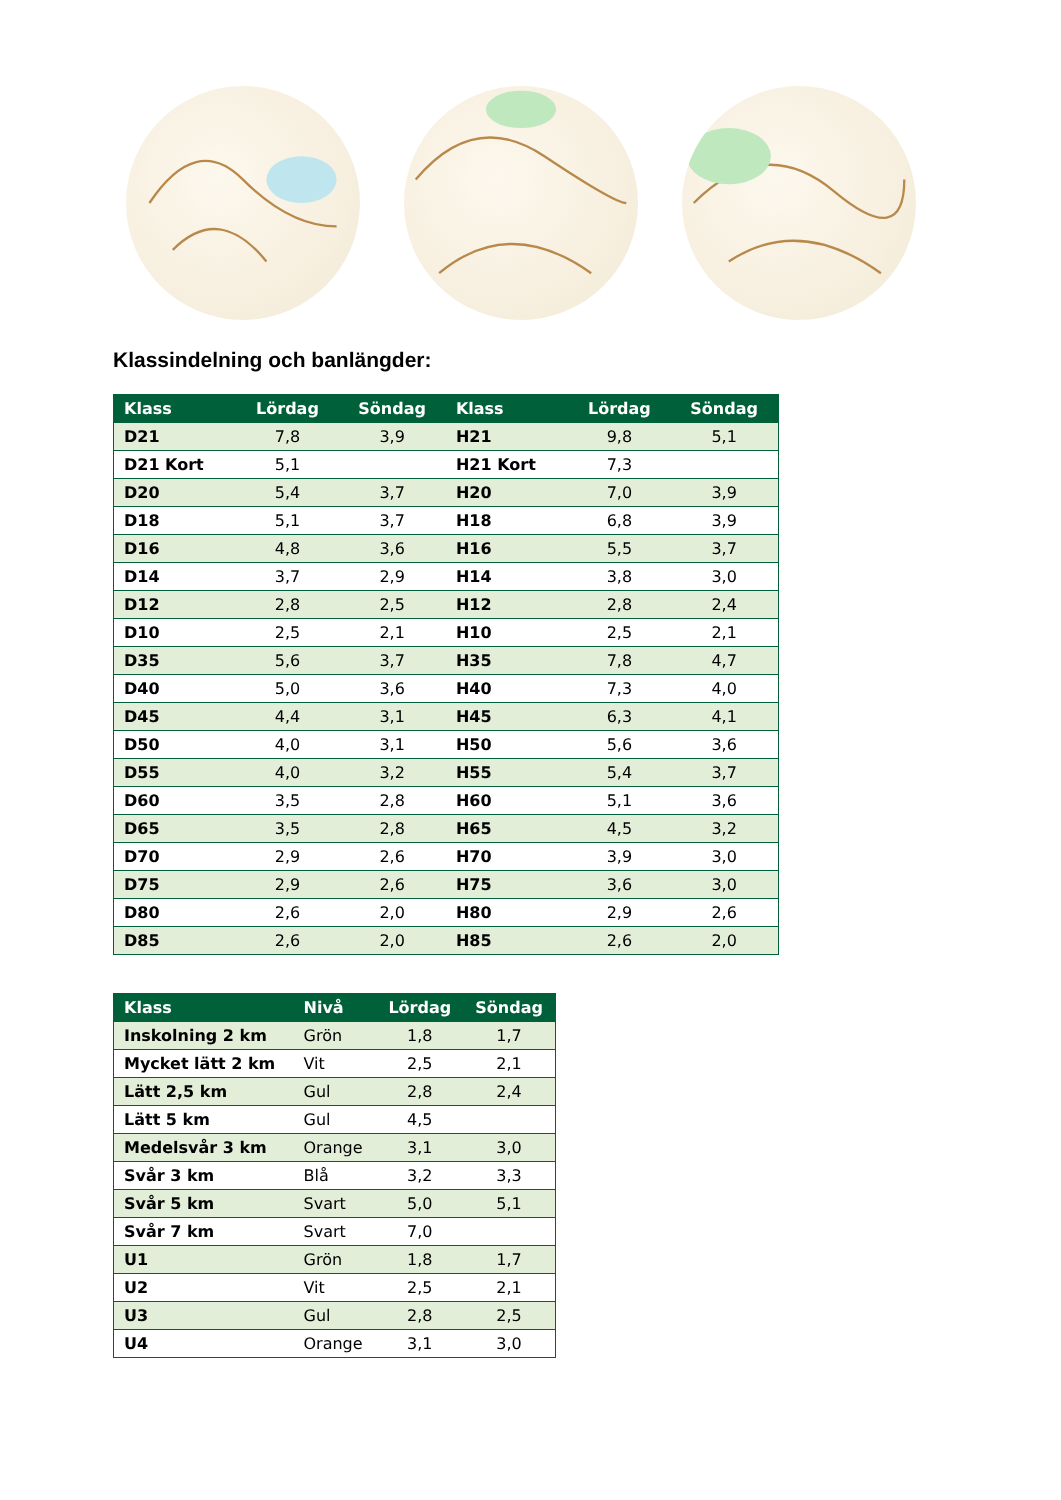Klassindelning och banlängder:
| Klass | Lördag | Söndag | Klass | Lördag | Söndag |
| --- | --- | --- | --- | --- | --- |
| D21 | 7,8 | 3,9 | H21 | 9,8 | 5,1 |
| D21 Kort | 5,1 | | H21 Kort | 7,3 | |
| D20 | 5,4 | 3,7 | H20 | 7,0 | 3,9 |
| D18 | 5,1 | 3,7 | H18 | 6,8 | 3,9 |
| D16 | 4,8 | 3,6 | H16 | 5,5 | 3,7 |
| D14 | 3,7 | 2,9 | H14 | 3,8 | 3,0 |
| D12 | 2,8 | 2,5 | H12 | 2,8 | 2,4 |
| D10 | 2,5 | 2,1 | H10 | 2,5 | 2,1 |
| D35 | 5,6 | 3,7 | H35 | 7,8 | 4,7 |
| D40 | 5,0 | 3,6 | H40 | 7,3 | 4,0 |
| D45 | 4,4 | 3,1 | H45 | 6,3 | 4,1 |
| D50 | 4,0 | 3,1 | H50 | 5,6 | 3,6 |
| D55 | 4,0 | 3,2 | H55 | 5,4 | 3,7 |
| D60 | 3,5 | 2,8 | H60 | 5,1 | 3,6 |
| D65 | 3,5 | 2,8 | H65 | 4,5 | 3,2 |
| D70 | 2,9 | 2,6 | H70 | 3,9 | 3,0 |
| D75 | 2,9 | 2,6 | H75 | 3,6 | 3,0 |
| D80 | 2,6 | 2,0 | H80 | 2,9 | 2,6 |
| D85 | 2,6 | 2,0 | H85 | 2,6 | 2,0 |
| Klass | Nivå | Lördag | Söndag |
| --- | --- | --- | --- |
| Inskolning 2 km | Grön | 1,8 | 1,7 |
| Mycket lätt 2 km | Vit | 2,5 | 2,1 |
| Lätt 2,5 km | Gul | 2,8 | 2,4 |
| Lätt 5 km | Gul | 4,5 | |
| Medelsvår 3 km | Orange | 3,1 | 3,0 |
| Svår 3 km | Blå | 3,2 | 3,3 |
| Svår 5 km | Svart | 5,0 | 5,1 |
| Svår 7 km | Svart | 7,0 | |
| U1 | Grön | 1,8 | 1,7 |
| U2 | Vit | 2,5 | 2,1 |
| U3 | Gul | 2,8 | 2,5 |
| U4 | Orange | 3,1 | 3,0 |